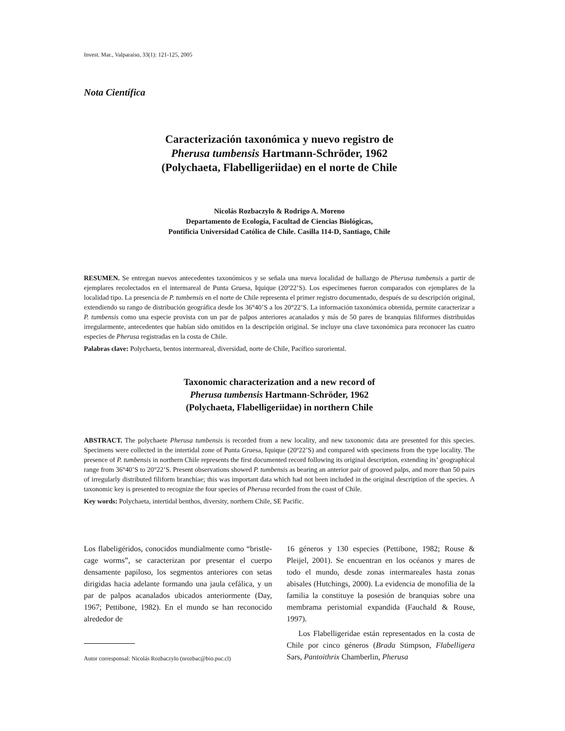Invest. Mar., Valparaíso, 33(1): 121-125, 2005
Nota Científica
Caracterización taxonómica y nuevo registro de
Pherusa tumbensis Hartmann-Schröder, 1962
(Polychaeta, Flabelligeriidae) en el norte de Chile
Nicolás Rozbaczylo & Rodrigo A. Moreno
Departamento de Ecología, Facultad de Ciencias Biológicas,
Pontificia Universidad Católica de Chile. Casilla 114-D, Santiago, Chile
RESUMEN. Se entregan nuevos antecedentes taxonómicos y se señala una nueva localidad de hallazgo de Pherusa tumbensis a partir de ejemplares recolectados en el intermareal de Punta Gruesa, Iquique (20º22’S). Los especímenes fueron comparados con ejemplares de la localidad tipo. La presencia de P. tumbensis en el norte de Chile representa el primer registro documentado, después de su descripción original, extendiendo su rango de distribución geográfica desde los 36°40’S a los 20°22’S. La información taxonómica obtenida, permite caracterizar a P. tumbensis como una especie provista con un par de palpos anteriores acanalados y más de 50 pares de branquias filiformes distribuidas irregularmente, antecedentes que habían sido omitidos en la descripción original. Se incluye una clave taxonómica para reconocer las cuatro especies de Pherusa registradas en la costa de Chile.
Palabras clave: Polychaeta, bentos intermareal, diversidad, norte de Chile, Pacífico suroriental.
Taxonomic characterization and a new record of
Pherusa tumbensis Hartmann-Schröder, 1962
(Polychaeta, Flabelligeriidae) in northern Chile
ABSTRACT. The polychaete Pherusa tumbensis is recorded from a new locality, and new taxonomic data are presented for this species. Specimens were collected in the intertidal zone of Punta Gruesa, Iquique (20º22’S) and compared with specimens from the type locality. The presence of P. tumbensis in northern Chile represents the first documented record following its original description, extending its’ geographical range from 36°40’S to 20°22’S. Present observations showed P. tumbensis as bearing an anterior pair of grooved palps, and more than 50 pairs of irregularly distributed filiform branchiae; this was important data which had not been included in the original description of the species. A taxonomic key is presented to recognize the four species of Pherusa recorded from the coast of Chile.
Key words: Polychaeta, intertidal benthos, diversity, northern Chile, SE Pacific.
Los flabeligéridos, conocidos mundialmente como “bristle-cage worms”, se caracterizan por presentar el cuerpo densamente papiloso, los segmentos anteriores con setas dirigidas hacia adelante formando una jaula cefálica, y un par de palpos acanalados ubicados anteriormente (Day, 1967; Pettibone, 1982). En el mundo se han reconocido alrededor de
Autor corresponsal: Nicolás Rozbaczylo (nrozbac@bio.puc.cl)
16 géneros y 130 especies (Pettibone, 1982; Rouse & Pleijel, 2001). Se encuentran en los océanos y mares de todo el mundo, desde zonas intermareales hasta zonas abisales (Hutchings, 2000). La evidencia de monofilia de la familia la constituye la posesión de branquias sobre una membrama peristomial expandida (Fauchald & Rouse, 1997).
Los Flabelligeridae están representados en la costa de Chile por cinco géneros (Brada Stimpson, Flabelligera Sars, Pantoithrix Chamberlin, Pherusa